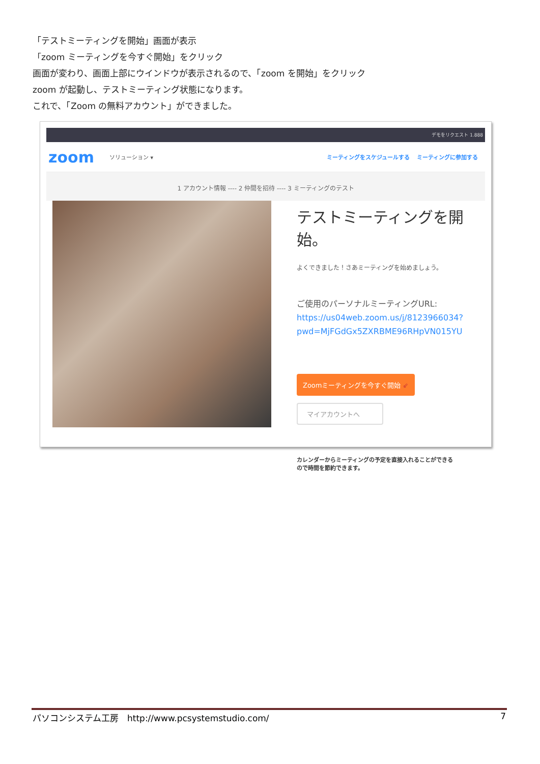「テストミーティングを開始」画面が表示
「zoom ミーティングを今すぐ開始」をクリック
画面が変わり、画面上部にウインドウが表示されるので、「zoom を開始」をクリック
zoom が起動し、テストミーティング状態になります。
これで、「Zoom の無料アカウント」ができました。
デモをリクエスト 1.888
zoom ソリューション ▾ ミーティングをスケジュールする ミーティングに参加する
1 アカウント情報 ---- 2 仲間を招待 ---- 3 ミーティングのテスト
テストミーティングを開始。
よくできました！さあミーティングを始めましょう。
ご使用のパーソナルミーティングURL:
https://us04web.zoom.us/j/8123966034?
pwd=MjFGdGx5ZXRBME96RHpVN015YU
Zoomミーティングを今すぐ開始 ⇙
マイアカウントへ
カレンダーからミーティングの予定を直接入れることができる
ので時間を節約できます。
パソコンシステム工房　http://www.pcsystemstudio.com/ 7